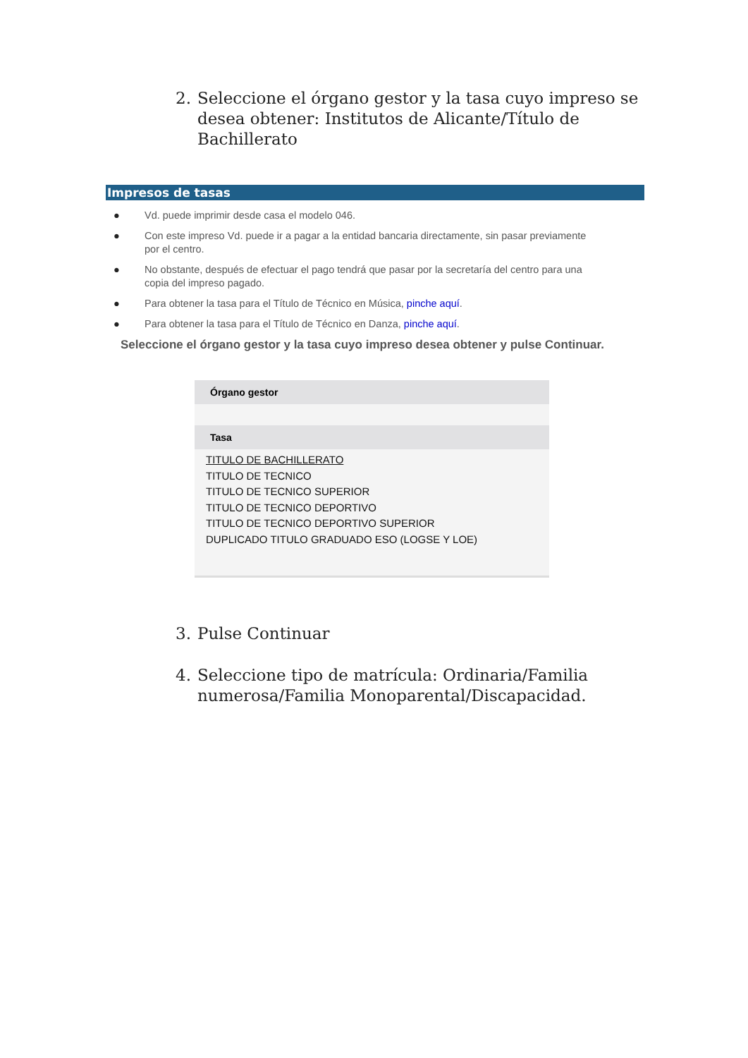2. Seleccione el órgano gestor y la tasa cuyo impreso se desea obtener: Institutos de Alicante/Título de Bachillerato
Impresos de tasas
● Vd. puede imprimir desde casa el modelo 046.
● Con este impreso Vd. puede ir a pagar a la entidad bancaria directamente, sin pasar previamente por el centro.
● No obstante, después de efectuar el pago tendrá que pasar por la secretaría del centro para una copia del impreso pagado.
● Para obtener la tasa para el Título de Técnico en Música, pinche aquí.
● Para obtener la tasa para el Título de Técnico en Danza, pinche aquí.
Seleccione el órgano gestor y la tasa cuyo impreso desea obtener y pulse Continuar.
Órgano gestor
Tasa
TITULO DE BACHILLERATO
TITULO DE TECNICO
TITULO DE TECNICO SUPERIOR
TITULO DE TECNICO DEPORTIVO
TITULO DE TECNICO DEPORTIVO SUPERIOR
DUPLICADO TITULO GRADUADO ESO (LOGSE Y LOE)
3. Pulse Continuar
4. Seleccione tipo de matrícula: Ordinaria/Familia numerosa/Familia Monoparental/Discapacidad.